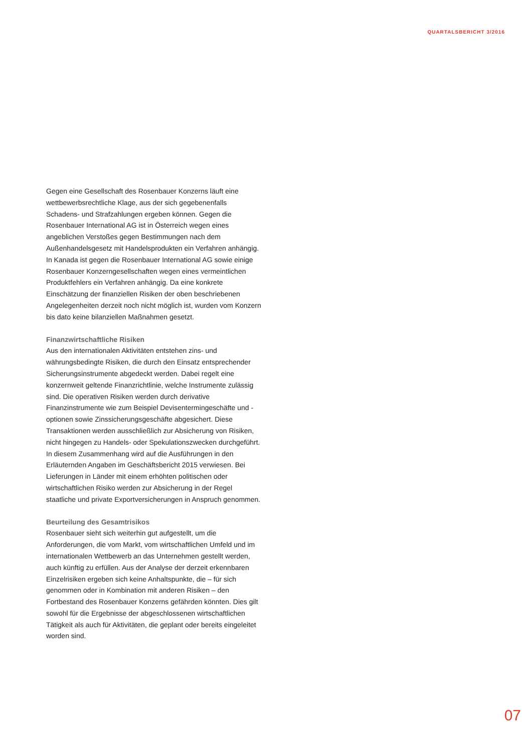QUARTALSBERICHT 3/2016
Gegen eine Gesellschaft des Rosenbauer Konzerns läuft eine wettbewerbsrechtliche Klage, aus der sich gegebenenfalls Schadens- und Strafzahlungen ergeben können. Gegen die Rosenbauer International AG ist in Österreich wegen eines angeblichen Verstoßes gegen Bestimmungen nach dem Außenhandelsgesetz mit Handelsprodukten ein Verfahren anhängig. In Kanada ist gegen die Rosenbauer International AG sowie einige Rosenbauer Konzerngesellschaften wegen eines vermeintlichen Produktfehlers ein Verfahren anhängig. Da eine konkrete Einschätzung der finanziellen Risiken der oben beschriebenen Angelegenheiten derzeit noch nicht möglich ist, wurden vom Konzern bis dato keine bilanziellen Maßnahmen gesetzt.
Finanzwirtschaftliche Risiken
Aus den internationalen Aktivitäten entstehen zins- und währungsbedingte Risiken, die durch den Einsatz entsprechender Sicherungsinstrumente abgedeckt werden. Dabei regelt eine konzernweit geltende Finanzrichtlinie, welche Instrumente zulässig sind. Die operativen Risiken werden durch derivative Finanzinstrumente wie zum Beispiel Devisentermingeschäfte und -optionen sowie Zinssicherungsgeschäfte abgesichert. Diese Transaktionen werden ausschließlich zur Absicherung von Risiken, nicht hingegen zu Handels- oder Spekulationszwecken durchgeführt. In diesem Zusammenhang wird auf die Ausführungen in den Erläuternden Angaben im Geschäftsbericht 2015 verwiesen. Bei Lieferungen in Länder mit einem erhöhten politischen oder wirtschaftlichen Risiko werden zur Absicherung in der Regel staatliche und private Exportversicherungen in Anspruch genommen.
Beurteilung des Gesamtrisikos
Rosenbauer sieht sich weiterhin gut aufgestellt, um die Anforderungen, die vom Markt, vom wirtschaftlichen Umfeld und im internationalen Wettbewerb an das Unternehmen gestellt werden, auch künftig zu erfüllen. Aus der Analyse der derzeit erkennbaren Einzelrisiken ergeben sich keine Anhaltspunkte, die – für sich genommen oder in Kombination mit anderen Risiken – den Fortbestand des Rosenbauer Konzerns gefährden könnten. Dies gilt sowohl für die Ergebnisse der abgeschlossenen wirtschaftlichen Tätigkeit als auch für Aktivitäten, die geplant oder bereits eingeleitet worden sind.
07